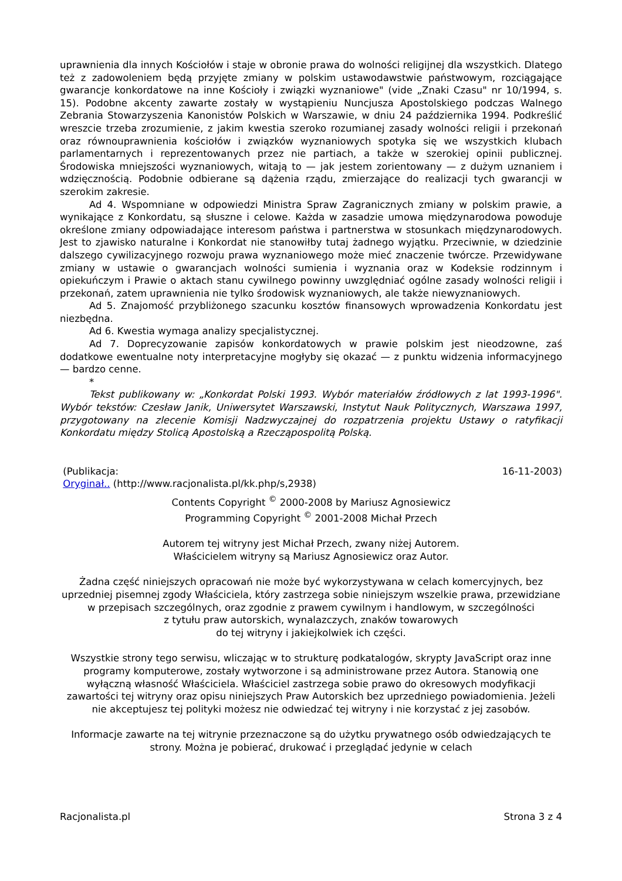uprawnienia dla innych Kościołów i staje w obronie prawa do wolności religijnej dla wszystkich. Dlatego też z zadowoleniem będą przyjęte zmiany w polskim ustawodawstwie państwowym, rozciągające gwarancje konkordatowe na inne Kościoły i związki wyznaniowe" (vide „Znaki Czasu" nr 10/1994, s. 15). Podobne akcenty zawarte zostały w wystąpieniu Nuncjusza Apostolskiego podczas Walnego Zebrania Stowarzyszenia Kanonistów Polskich w Warszawie, w dniu 24 października 1994. Podkreślić wreszcie trzeba zrozumienie, z jakim kwestia szeroko rozumianej zasady wolności religii i przekonań oraz równouprawnienia kościołów i związków wyznaniowych spotyka się we wszystkich klubach parlamentarnych i reprezentowanych przez nie partiach, a także w szerokiej opinii publicznej. Środowiska mniejszości wyznaniowych, witają to — jak jestem zorientowany — z dużym uznaniem i wdzięcznością. Podobnie odbierane są dążenia rządu, zmierzające do realizacji tych gwarancji w szerokim zakresie.
Ad 4. Wspomniane w odpowiedzi Ministra Spraw Zagranicznych zmiany w polskim prawie, a wynikające z Konkordatu, są słuszne i celowe. Każda w zasadzie umowa międzynarodowa powoduje określone zmiany odpowiadające interesom państwa i partnerstwa w stosunkach międzynarodowych. Jest to zjawisko naturalne i Konkordat nie stanowiłby tutaj żadnego wyjątku. Przeciwnie, w dziedzinie dalszego cywilizacyjnego rozwoju prawa wyznaniowego może mieć znaczenie twórcze. Przewidywane zmiany w ustawie o gwarancjach wolności sumienia i wyznania oraz w Kodeksie rodzinnym i opiekuńczym i Prawie o aktach stanu cywilnego powinny uwzględniać ogólne zasady wolności religii i przekonań, zatem uprawnienia nie tylko środowisk wyznaniowych, ale także niewyznaniowych.
Ad 5. Znajomość przybliżonego szacunku kosztów finansowych wprowadzenia Konkordatu jest niezbędna.
Ad 6. Kwestia wymaga analizy specjalistycznej.
Ad 7. Doprecyzowanie zapisów konkordatowych w prawie polskim jest nieodzowne, zaś dodatkowe ewentualne noty interpretacyjne mogłyby się okazać — z punktu widzenia informacyjnego — bardzo cenne.
*
Tekst publikowany w: „Konkordat Polski 1993. Wybór materiałów źródłowych z lat 1993-1996". Wybór tekstów: Czesław Janik, Uniwersytet Warszawski, Instytut Nauk Politycznych, Warszawa 1997, przygotowany na zlecenie Komisji Nadzwyczajnej do rozpatrzenia projektu Ustawy o ratyfikacji Konkordatu między Stolicą Apostolską a Rzecząpospolitą Polską.
(Publikacja: 16-11-2003)
Oryginał.. (http://www.racjonalista.pl/kk.php/s,2938)
Contents Copyright <sup>©</sup> 2000-2008 by Mariusz Agnosiewicz
Programming Copyright <sup>©</sup> 2001-2008 Michał Przech
Autorem tej witryny jest Michał Przech, zwany niżej Autorem.
Właścicielem witryny są Mariusz Agnosiewicz oraz Autor.
Żadna część niniejszych opracowań nie może być wykorzystywana w celach komercyjnych, bez uprzedniej pisemnej zgody Właściciela, który zastrzega sobie niniejszym wszelkie prawa, przewidziane
w przepisach szczególnych, oraz zgodnie z prawem cywilnym i handlowym, w szczególności
z tytułu praw autorskich, wynalazczych, znaków towarowych
do tej witryny i jakiejkolwiek ich części.
Wszystkie strony tego serwisu, wliczając w to strukturę podkatalogów, skrypty JavaScript oraz inne programy komputerowe, zostały wytworzone i są administrowane przez Autora. Stanowią one wyłączną własność Właściciela. Właściciel zastrzega sobie prawo do okresowych modyfikacji zawartości tej witryny oraz opisu niniejszych Praw Autorskich bez uprzedniego powiadomienia. Jeżeli nie akceptujesz tej polityki możesz nie odwiedzać tej witryny i nie korzystać z jej zasobów.
Informacje zawarte na tej witrynie przeznaczone są do użytku prywatnego osób odwiedzających te strony. Można je pobierać, drukować i przeglądać jedynie w celach
Racjonalista.pl Strona 3 z 4